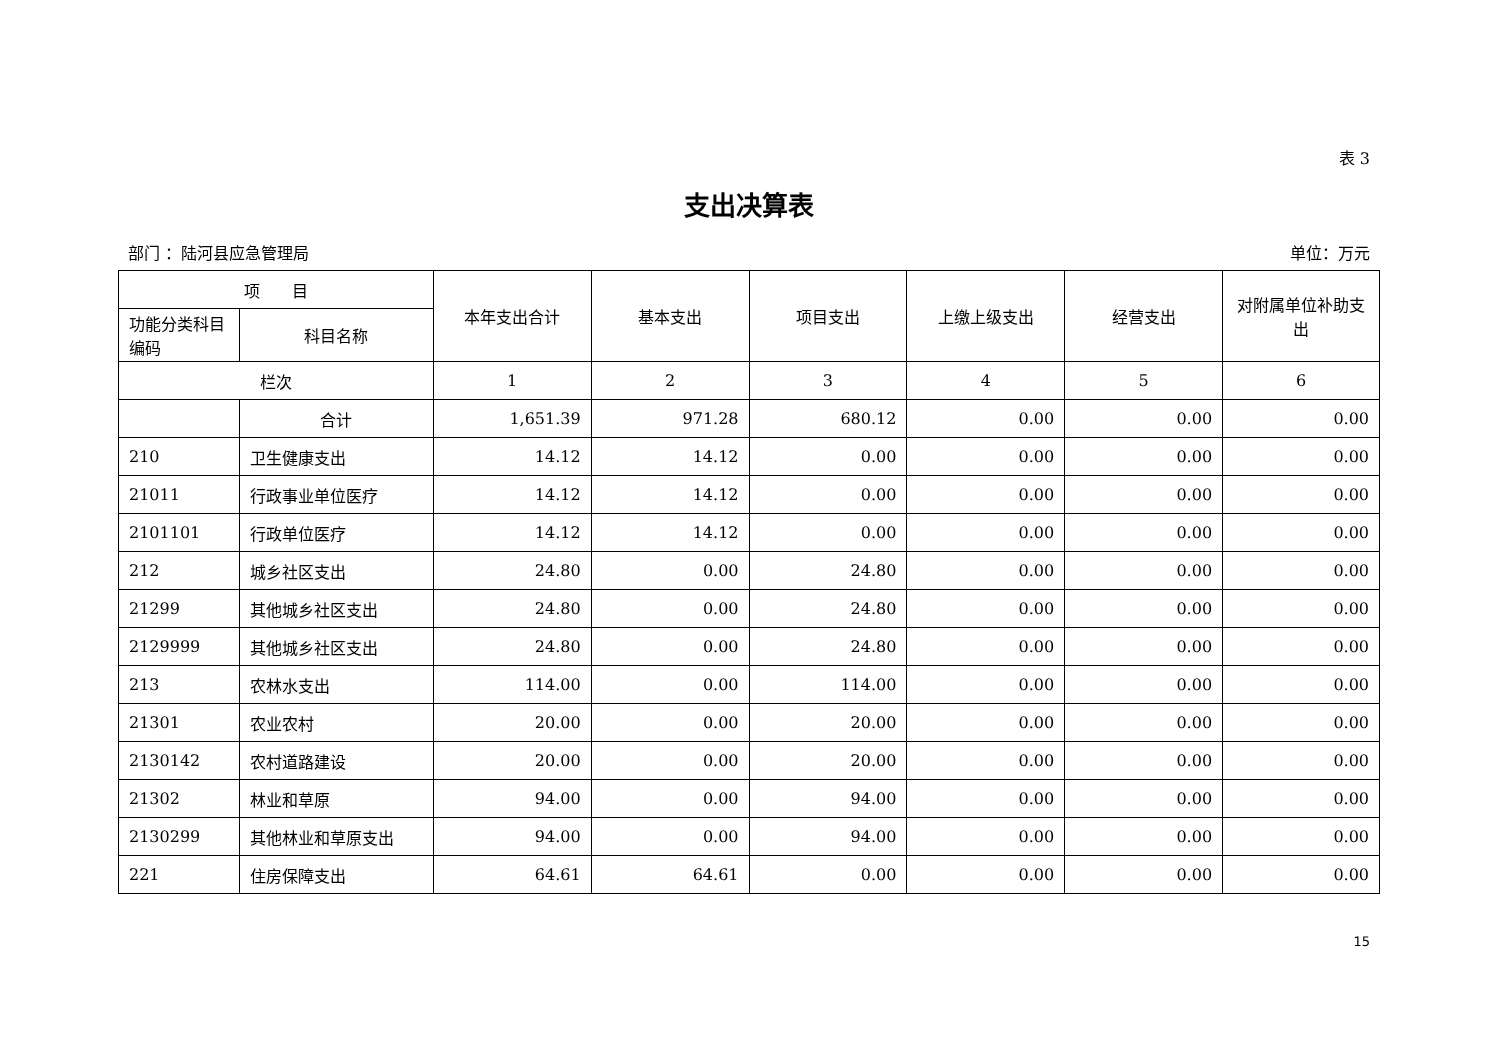表 3
支出决算表
部门 ：陆河县应急管理局 单位：万元
| 项 目 | | 本年支出合计 | 基本支出 | 项目支出 | 上缴上级支出 | 经营支出 | 对附属单位补助支出 |
| --- | --- | --- | --- | --- | --- | --- | --- |
| 功能分类科目编码 | 科目名称 | | | | | | |
| 栏次 | | 1 | 2 | 3 | 4 | 5 | 6 |
| | 合计 | 1,651.39 | 971.28 | 680.12 | 0.00 | 0.00 | 0.00 |
| 210 | 卫生健康支出 | 14.12 | 14.12 | 0.00 | 0.00 | 0.00 | 0.00 |
| 21011 | 行政事业单位医疗 | 14.12 | 14.12 | 0.00 | 0.00 | 0.00 | 0.00 |
| 2101101 | 行政单位医疗 | 14.12 | 14.12 | 0.00 | 0.00 | 0.00 | 0.00 |
| 212 | 城乡社区支出 | 24.80 | 0.00 | 24.80 | 0.00 | 0.00 | 0.00 |
| 21299 | 其他城乡社区支出 | 24.80 | 0.00 | 24.80 | 0.00 | 0.00 | 0.00 |
| 2129999 | 其他城乡社区支出 | 24.80 | 0.00 | 24.80 | 0.00 | 0.00 | 0.00 |
| 213 | 农林水支出 | 114.00 | 0.00 | 114.00 | 0.00 | 0.00 | 0.00 |
| 21301 | 农业农村 | 20.00 | 0.00 | 20.00 | 0.00 | 0.00 | 0.00 |
| 2130142 | 农村道路建设 | 20.00 | 0.00 | 20.00 | 0.00 | 0.00 | 0.00 |
| 21302 | 林业和草原 | 94.00 | 0.00 | 94.00 | 0.00 | 0.00 | 0.00 |
| 2130299 | 其他林业和草原支出 | 94.00 | 0.00 | 94.00 | 0.00 | 0.00 | 0.00 |
| 221 | 住房保障支出 | 64.61 | 64.61 | 0.00 | 0.00 | 0.00 | 0.00 |
15